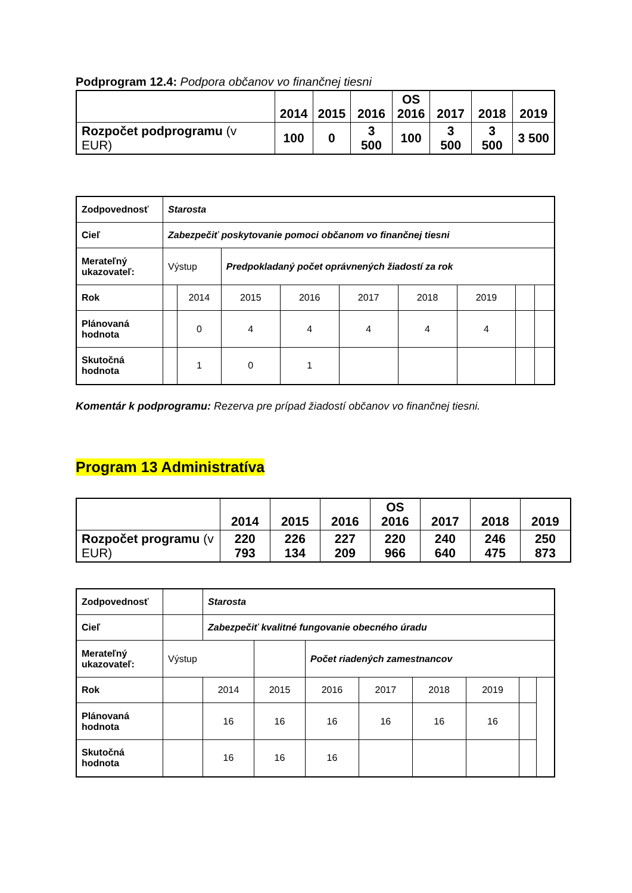Podprogram 12.4: Podpora občanov vo finančnej tiesni
| | 2014 | 2015 | 2016 | OS 2016 | 2017 | 2018 | 2019 |
| Rozpočet podprogramu (v EUR) | 100 | 0 | 3 500 | 100 | 3 500 | 3 500 | 3 500 |
| Zodpovednosť | Starosta | | | | | | | | |
| Cieľ | Zabezpečiť poskytovanie pomoci občanom vo finančnej tiesni | | | | | | | | |
| Merateľný ukazovateľ: | Výstup | | Predpokladaný počet oprávnených žiadostí za rok | | | | | | |
| Rok | | 2014 | 2015 | 2016 | 2017 | 2018 | 2019 | | |
| Plánovaná hodnota | | 0 | 4 | 4 | 4 | 4 | 4 | | |
| Skutočná hodnota | | 1 | 0 | 1 | | | | | |
Komentár k podprogramu: Rezerva pre prípad žiadostí občanov vo finančnej tiesni.
Program 13 Administratíva
| | 2014 | 2015 | 2016 | OS 2016 | 2017 | 2018 | 2019 |
| Rozpočet programu (v EUR) | 220 793 | 226 134 | 227 209 | 220 966 | 240 640 | 246 475 | 250 873 |
| Zodpovednosť | | Starosta | | | | | | | |
| Cieľ | | Zabezpečiť kvalitné fungovanie obecného úradu | | | | | | | |
| Merateľný ukazovateľ: | Výstup | | | Počet riadených zamestnancov | | | | | |
| Rok | | 2014 | 2015 | 2016 | 2017 | 2018 | 2019 | | |
| Plánovaná hodnota | | 16 | 16 | 16 | 16 | 16 | 16 | | |
| Skutočná hodnota | | 16 | 16 | 16 | | | | | |